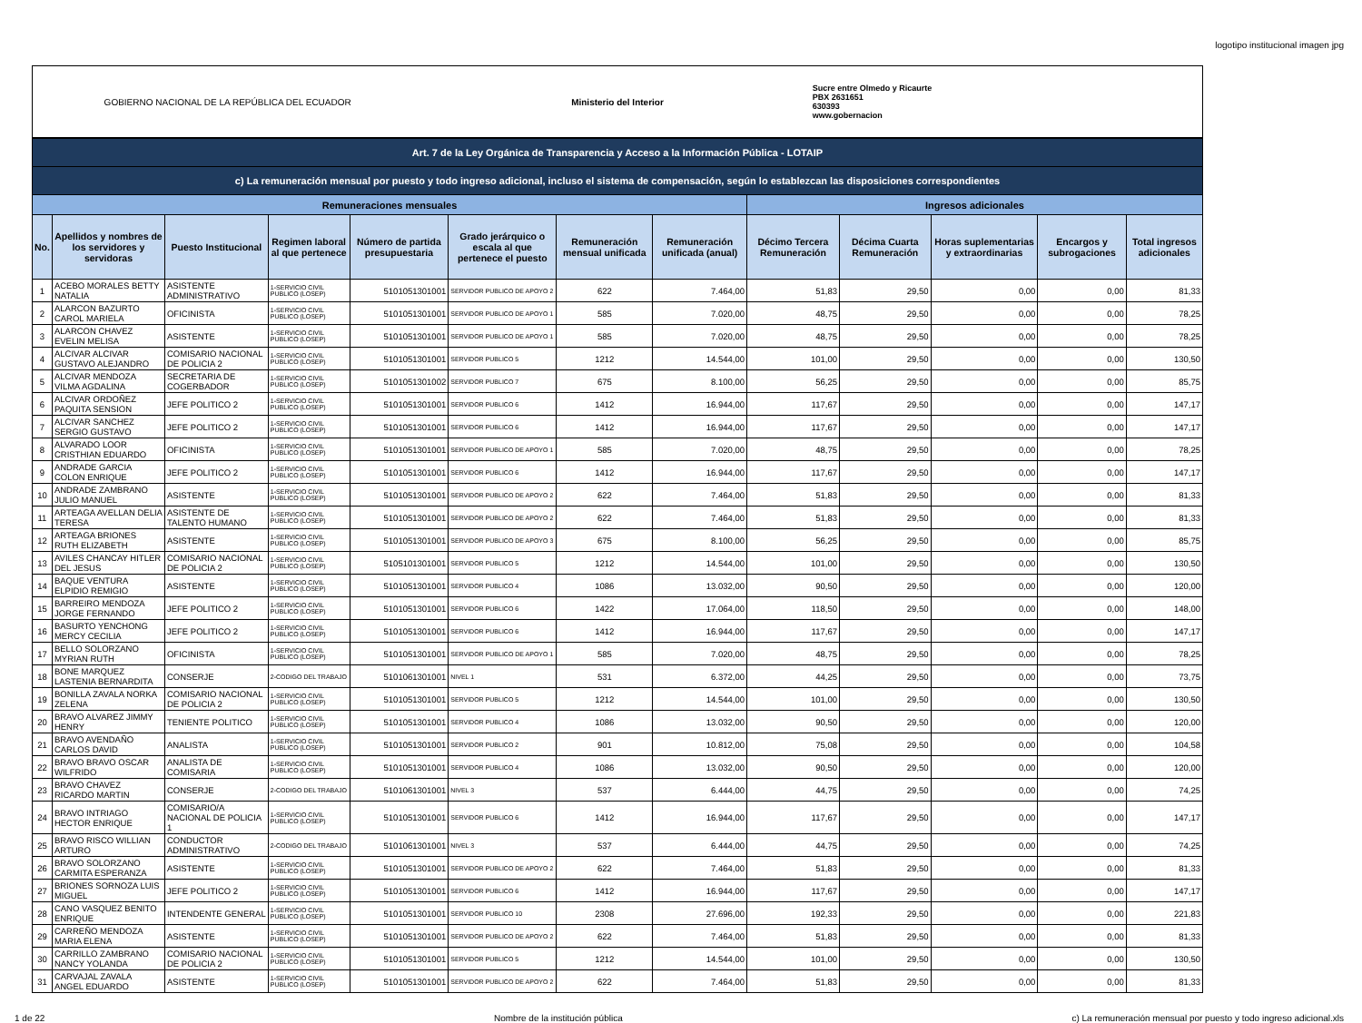logotipo institucional imagen jpg
GOBIERNO NACIONAL DE LA REPÚBLICA DEL ECUADOR
Ministerio del Interior
Sucre entre Olmedo y Ricaurte
PBX 2631651
630393
www.gobernacion
| Art. 7 de la Ley Orgánica de Transparencia y Acceso a la Información Pública - LOTAIP | | | | | | | | | | | | |
| c) La remuneración mensual por puesto y todo ingreso adicional, incluso el sistema de compensación, según lo establezcan las disposiciones correspondientes | | | | | | | | | | | | |
| Remuneraciones mensuales | | | | | | | | Ingresos adicionales | | | | |
| No. | Apellidos y nombres de los servidores y servidoras | Puesto Institucional | Regimen laboral al que pertenece | Número de partida presupuestaria | Grado jerárquico o escala al que pertenece el puesto | Remuneración mensual unificada | Remuneración unificada (anual) | Décimo Tercera Remuneración | Décima Cuarta Remuneración | Horas suplementarias y extraordinarias | Encargos y subrogaciones | Total ingresos adicionales |
| 1 | ACEBO MORALES BETTY NATALIA | ASISTENTE ADMINISTRATIVO | 1-SERVICIO CIVIL PUBLICO (LOSEP) | 5101051301001 | SERVIDOR PUBLICO DE APOYO 2 | 622 | 7.464,00 | 51,83 | 29,50 | 0,00 | 0,00 | 81,33 |
| 2 | ALARCON BAZURTO CAROL MARIELA | OFICINISTA | 1-SERVICIO CIVIL PUBLICO (LOSEP) | 5101051301001 | SERVIDOR PUBLICO DE APOYO 1 | 585 | 7.020,00 | 48,75 | 29,50 | 0,00 | 0,00 | 78,25 |
| 3 | ALARCON CHAVEZ EVELIN MELISA | ASISTENTE | 1-SERVICIO CIVIL PUBLICO (LOSEP) | 5101051301001 | SERVIDOR PUBLICO DE APOYO 1 | 585 | 7.020,00 | 48,75 | 29,50 | 0,00 | 0,00 | 78,25 |
| 4 | ALCIVAR ALCIVAR GUSTAVO ALEJANDRO | COMISARIO NACIONAL DE POLICIA 2 | 1-SERVICIO CIVIL PUBLICO (LOSEP) | 5101051301001 | SERVIDOR PUBLICO 5 | 1212 | 14.544,00 | 101,00 | 29,50 | 0,00 | 0,00 | 130,50 |
| 5 | ALCIVAR MENDOZA VILMA AGDALINA | SECRETARIA DE COGERBADOR | 1-SERVICIO CIVIL PUBLICO (LOSEP) | 5101051301002 | SERVIDOR PUBLICO 7 | 675 | 8.100,00 | 56,25 | 29,50 | 0,00 | 0,00 | 85,75 |
| 6 | ALCIVAR ORDOÑEZ PAQUITA SENSION | JEFE POLITICO 2 | 1-SERVICIO CIVIL PUBLICO (LOSEP) | 5101051301001 | SERVIDOR PUBLICO 6 | 1412 | 16.944,00 | 117,67 | 29,50 | 0,00 | 0,00 | 147,17 |
| 7 | ALCIVAR SANCHEZ SERGIO GUSTAVO | JEFE POLITICO 2 | 1-SERVICIO CIVIL PUBLICO (LOSEP) | 5101051301001 | SERVIDOR PUBLICO 6 | 1412 | 16.944,00 | 117,67 | 29,50 | 0,00 | 0,00 | 147,17 |
| 8 | ALVARADO LOOR CRISTHIAN EDUARDO | OFICINISTA | 1-SERVICIO CIVIL PUBLICO (LOSEP) | 5101051301001 | SERVIDOR PUBLICO DE APOYO 1 | 585 | 7.020,00 | 48,75 | 29,50 | 0,00 | 0,00 | 78,25 |
| 9 | ANDRADE GARCIA COLON ENRIQUE | JEFE POLITICO 2 | 1-SERVICIO CIVIL PUBLICO (LOSEP) | 5101051301001 | SERVIDOR PUBLICO 6 | 1412 | 16.944,00 | 117,67 | 29,50 | 0,00 | 0,00 | 147,17 |
| 10 | ANDRADE ZAMBRANO JULIO MANUEL | ASISTENTE | 1-SERVICIO CIVIL PUBLICO (LOSEP) | 5101051301001 | SERVIDOR PUBLICO DE APOYO 2 | 622 | 7.464,00 | 51,83 | 29,50 | 0,00 | 0,00 | 81,33 |
| 11 | ARTEAGA AVELLAN DELIA TERESA | ASISTENTE DE TALENTO HUMANO | 1-SERVICIO CIVIL PUBLICO (LOSEP) | 5101051301001 | SERVIDOR PUBLICO DE APOYO 2 | 622 | 7.464,00 | 51,83 | 29,50 | 0,00 | 0,00 | 81,33 |
| 12 | ARTEAGA BRIONES RUTH ELIZABETH | ASISTENTE | 1-SERVICIO CIVIL PUBLICO (LOSEP) | 5101051301001 | SERVIDOR PUBLICO DE APOYO 3 | 675 | 8.100,00 | 56,25 | 29,50 | 0,00 | 0,00 | 85,75 |
| 13 | AVILES CHANCAY HITLER DEL JESUS | COMISARIO NACIONAL DE POLICIA 2 | 1-SERVICIO CIVIL PUBLICO (LOSEP) | 5105101301001 | SERVIDOR PUBLICO 5 | 1212 | 14.544,00 | 101,00 | 29,50 | 0,00 | 0,00 | 130,50 |
| 14 | BAQUE VENTURA ELPIDIO REMIGIO | ASISTENTE | 1-SERVICIO CIVIL PUBLICO (LOSEP) | 5101051301001 | SERVIDOR PUBLICO 4 | 1086 | 13.032,00 | 90,50 | 29,50 | 0,00 | 0,00 | 120,00 |
| 15 | BARREIRO MENDOZA JORGE FERNANDO | JEFE POLITICO 2 | 1-SERVICIO CIVIL PUBLICO (LOSEP) | 5101051301001 | SERVIDOR PUBLICO 6 | 1422 | 17.064,00 | 118,50 | 29,50 | 0,00 | 0,00 | 148,00 |
| 16 | BASURTO YENCHONG MERCY CECILIA | JEFE POLITICO 2 | 1-SERVICIO CIVIL PUBLICO (LOSEP) | 5101051301001 | SERVIDOR PUBLICO 6 | 1412 | 16.944,00 | 117,67 | 29,50 | 0,00 | 0,00 | 147,17 |
| 17 | BELLO SOLORZANO MYRIAN RUTH | OFICINISTA | 1-SERVICIO CIVIL PUBLICO (LOSEP) | 5101051301001 | SERVIDOR PUBLICO DE APOYO 1 | 585 | 7.020,00 | 48,75 | 29,50 | 0,00 | 0,00 | 78,25 |
| 18 | BONE MARQUEZ LASTENIA BERNARDITA | CONSERJE | 2-CODIGO DEL TRABAJO | 5101061301001 | NIVEL 1 | 531 | 6.372,00 | 44,25 | 29,50 | 0,00 | 0,00 | 73,75 |
| 19 | BONILLA ZAVALA NORKA ZELENA | COMISARIO NACIONAL DE POLICIA 2 | 1-SERVICIO CIVIL PUBLICO (LOSEP) | 5101051301001 | SERVIDOR PUBLICO 5 | 1212 | 14.544,00 | 101,00 | 29,50 | 0,00 | 0,00 | 130,50 |
| 20 | BRAVO ALVAREZ JIMMY HENRY | TENIENTE POLITICO | 1-SERVICIO CIVIL PUBLICO (LOSEP) | 5101051301001 | SERVIDOR PUBLICO 4 | 1086 | 13.032,00 | 90,50 | 29,50 | 0,00 | 0,00 | 120,00 |
| 21 | BRAVO AVENDAÑO CARLOS DAVID | ANALISTA | 1-SERVICIO CIVIL PUBLICO (LOSEP) | 5101051301001 | SERVIDOR PUBLICO 2 | 901 | 10.812,00 | 75,08 | 29,50 | 0,00 | 0,00 | 104,58 |
| 22 | BRAVO BRAVO OSCAR WILFRIDO | ANALISTA DE COMISARIA | 1-SERVICIO CIVIL PUBLICO (LOSEP) | 5101051301001 | SERVIDOR PUBLICO 4 | 1086 | 13.032,00 | 90,50 | 29,50 | 0,00 | 0,00 | 120,00 |
| 23 | BRAVO CHAVEZ RICARDO MARTIN | CONSERJE | 2-CODIGO DEL TRABAJO | 5101061301001 | NIVEL 3 | 537 | 6.444,00 | 44,75 | 29,50 | 0,00 | 0,00 | 74,25 |
| 24 | BRAVO INTRIAGO HECTOR ENRIQUE | COMISARIO/A NACIONAL DE POLICIA 1 | 1-SERVICIO CIVIL PUBLICO (LOSEP) | 5101051301001 | SERVIDOR PUBLICO 6 | 1412 | 16.944,00 | 117,67 | 29,50 | 0,00 | 0,00 | 147,17 |
| 25 | BRAVO RISCO WILLIAN ARTURO | CONDUCTOR ADMINISTRATIVO | 2-CODIGO DEL TRABAJO | 5101061301001 | NIVEL 3 | 537 | 6.444,00 | 44,75 | 29,50 | 0,00 | 0,00 | 74,25 |
| 26 | BRAVO SOLORZANO CARMITA ESPERANZA | ASISTENTE | 1-SERVICIO CIVIL PUBLICO (LOSEP) | 5101051301001 | SERVIDOR PUBLICO DE APOYO 2 | 622 | 7.464,00 | 51,83 | 29,50 | 0,00 | 0,00 | 81,33 |
| 27 | BRIONES SORNOZA LUIS MIGUEL | JEFE POLITICO 2 | 1-SERVICIO CIVIL PUBLICO (LOSEP) | 5101051301001 | SERVIDOR PUBLICO 6 | 1412 | 16.944,00 | 117,67 | 29,50 | 0,00 | 0,00 | 147,17 |
| 28 | CANO VASQUEZ BENITO ENRIQUE | INTENDENTE GENERAL | 1-SERVICIO CIVIL PUBLICO (LOSEP) | 5101051301001 | SERVIDOR PUBLICO 10 | 2308 | 27.696,00 | 192,33 | 29,50 | 0,00 | 0,00 | 221,83 |
| 29 | CARREÑO MENDOZA MARIA ELENA | ASISTENTE | 1-SERVICIO CIVIL PUBLICO (LOSEP) | 5101051301001 | SERVIDOR PUBLICO DE APOYO 2 | 622 | 7.464,00 | 51,83 | 29,50 | 0,00 | 0,00 | 81,33 |
| 30 | CARRILLO ZAMBRANO NANCY YOLANDA | COMISARIO NACIONAL DE POLICIA 2 | 1-SERVICIO CIVIL PUBLICO (LOSEP) | 5101051301001 | SERVIDOR PUBLICO 5 | 1212 | 14.544,00 | 101,00 | 29,50 | 0,00 | 0,00 | 130,50 |
| 31 | CARVAJAL ZAVALA ANGEL EDUARDO | ASISTENTE | 1-SERVICIO CIVIL PUBLICO (LOSEP) | 5101051301001 | SERVIDOR PUBLICO DE APOYO 2 | 622 | 7.464,00 | 51,83 | 29,50 | 0,00 | 0,00 | 81,33 |
1 de 22 Nombre de la institución pública c) La remuneración mensual por puesto y todo ingreso adicional.xls